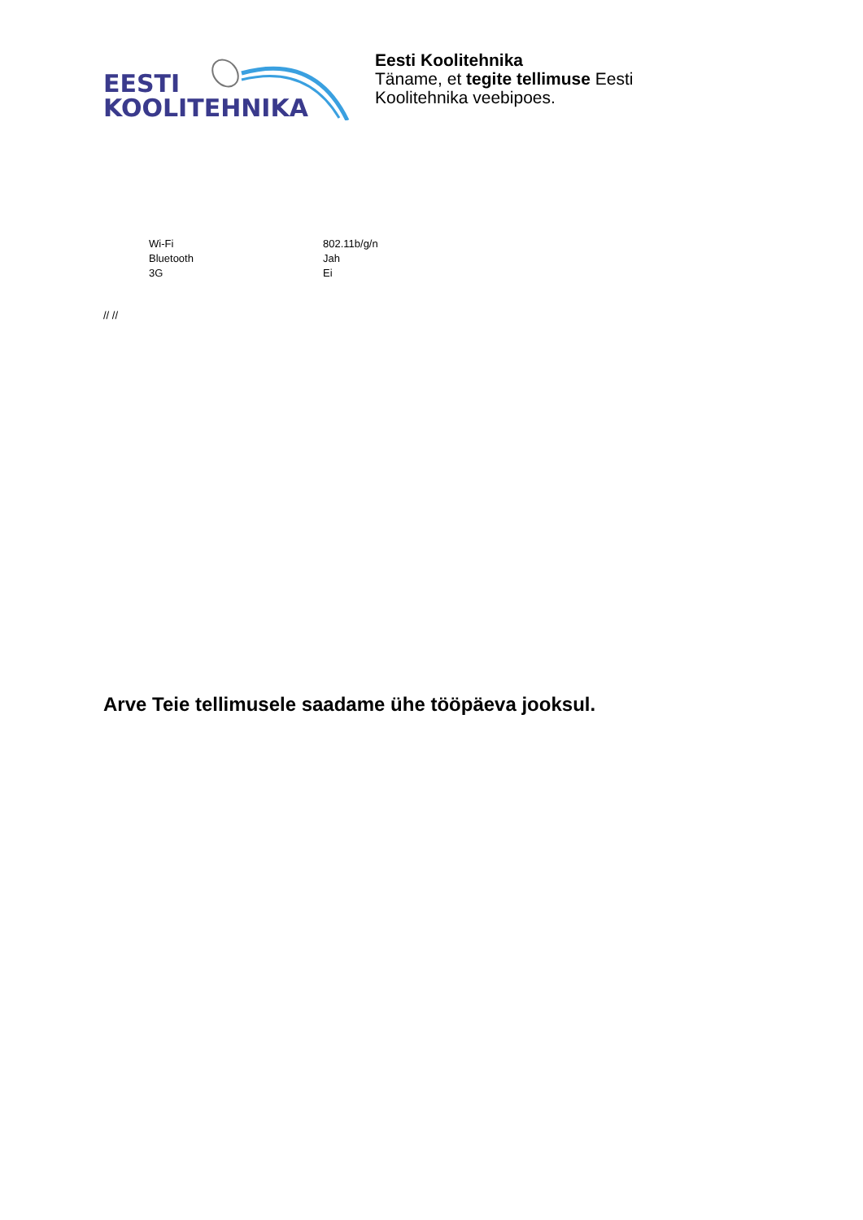EESTI
KOOLITEHNIKA
Eesti Koolitehnika
Täname, et tegite tellimuse Eesti Koolitehnika veebipoes.
| Wi-Fi | 802.11b/g/n |
| Bluetooth | Jah |
| 3G | Ei |
// //
Arve Teie tellimusele saadame ühe tööpäeva jooksul.